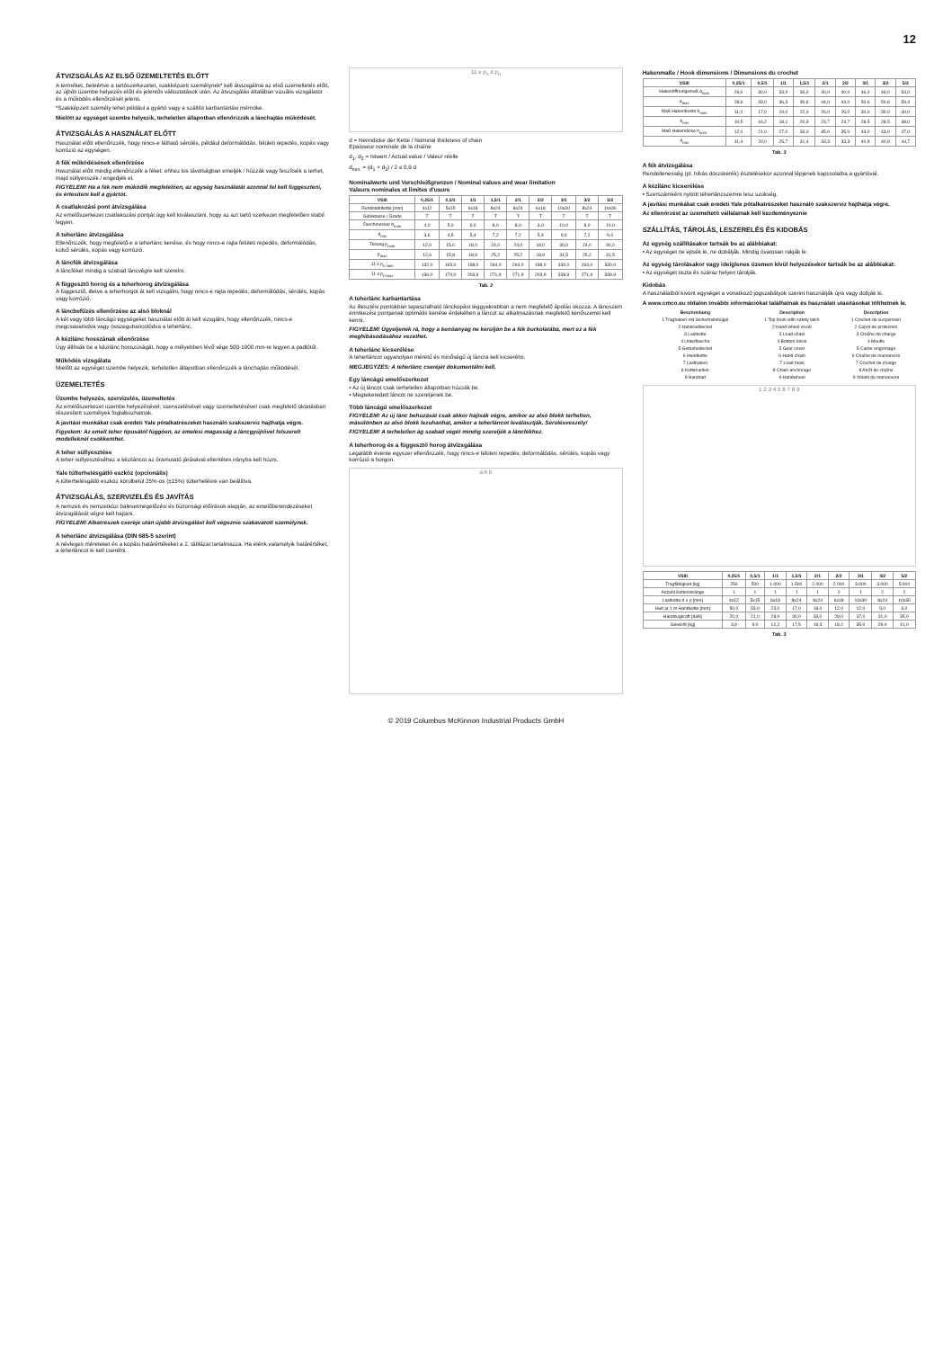12
ÁTVIZSGÁLÁS AZ ELSŐ ÜZEMELTETÉS ELŐTT
A terméket, beleértve a tartószerkezetet, szakképzett személynek* kell átvizsgálnia az első üzemeltetés előtt, az újbóli üzembe helyezés előtt és jelentős változtatások után. Az átvizsgálás általában vizuális vizsgálatot és a működés ellenőrzését jelenti.
*Szakképzett személy lehet például a gyártó vagy a szállító karbantartási mérnöke.
Mielőtt az egységet üzembe helyezik, terheletlen állapotban ellenőrizzék a lánchajtás működését.
ÁTVIZSGÁLÁS A HASZNÁLAT ELŐTT
Használat előtt ellenőrizzék, hogy nincs-e látható sérülés, például deformálódás, felületi repedés, kopás vagy korrózió az egységen.
A fék működésének ellenőrzése
Használat előtt mindig ellenőrizzék a féket: ehhez kis távolságban emeljék / húzzák vagy feszítsék a terhet, majd süllyesszék / engedjék el.
FIGYELEM! Ha a fék nem működik megfelelően, az egység használatát azonnal fel kell függeszteni, és értesíteni kell a gyártót.
A csatlakozási pont átvizsgálása
Az emelőszerkezet csatlakozási pontját úgy kell kiválasztani, hogy az azt tartó szerkezet megfelelően stabil legyen.
A teherlánc átvizsgálása
Ellenőrizzék, hogy megfelelő-e a teherlánc kenése, és hogy nincs-e rajta felületi repedés, deformálódás, külső sérülés, kopás vagy korrózió.
A láncfék átvizsgálása
A láncféket mindig a szabad láncvégre kell szerelni.
A függesztő horog és a teherhorog átvizsgálása
A függesztő, illetve a teherhorgot át kell vizsgálni, hogy nincs-e rajta repedés, deformálódás, sérülés, kopás vagy korrózió.
A láncbefűzés ellenőrzése az alsó bloknál
A két vagy több láncágú egységeket használat előtt át kell vizsgálni, hogy ellenőrizzék, nincs-e megcsavarodva vagy összegubancolódva a teherlánc.
A kézilánc hosszának ellenőrzése
Úgy állítsák be a kézilánc hosszúságát, hogy a mélyebben lévő vége 500-1000 mm-re legyen a padlótól.
Működés vizsgálata
Mielőtt az egységet üzembe helyezik, terheletlen állapotban ellenőrizzék a lánchajtás működését.
ÜZEMELTETÉS
Üzembe helyezés, szervizelés, üzemeltetés
Az emelőszerkezet üzembe helyezésével, szervizelésével vagy üzemeltetésével csak megfelelő oktatásban részesített személyek foglalkozhatnak.
A javítási munkákat csak eredeti Yale pótalkatrészeket használó szakszerviz hajthatja végre.
Figyelem: Az emelt teher típusától függően, az emelési magasság a láncgyűjtővel felszerelt modelleknél csökkenthet.
A teher süllyesztése
A teher süllyesztéséhez a kéziláncot az óramutató járásával ellentétes irányba kell húzni.
Yale túlterhelésgátló eszköz (opcionális)
A túlterhelésgátló eszköz körülbelül 25%-os (±15%) túlterhelésre van beállítva.
ÁTVIZSGÁLÁS, SZERVIZELÉS ÉS JAVÍTÁS
A nemzeti és nemzetközi balesetmegelőzési és biztonsági előírások alapján, az emelőberendezéseket átvizsgálását végre kell hajtani.
FIGYELEM! Alkatrészek cseréje után újabb átvizsgálást kell végeznie szakavatott személynek.
A teherlánc átvizsgálása (DIN 685-5 szerint)
A névleges méreteket és a kopási határértékeket a 2. táblázat tartalmazza. Ha elérik valamelyik határértéket, a teherláncot ki kell cserélni.
11 x p<sub>n</sub> d p<sub>n</sub>
d = Nenndicke der Kette / Nominal thickness of chain
Epaisseur nominale de la chaîne
d<sub>1</sub>, d<sub>2</sub> = Istwert / Actual value / Valeur réelle
d<sub>min.</sub> = (d<sub>1</sub> + d<sub>2</sub>) / 2 ≤ 0,9 d
Nominalwerte und Verschleißgrenzen / Nominal values and wear limitation
Valeurs nominales et limites d'usure
| VSIII | 0,25/1 | 0,5/1 | 1/1 | 1,5/1 | 2/1 | 2/2 | 3/1 | 3/2 | 5/2 |
| --- | --- | --- | --- | --- | --- | --- | --- | --- | --- |
| Rundstahlkette [mm] | 4x12 | 5x15 | 6x18 | 8x24 | 8x24 | 6x18 | 10x30 | 8x24 | 10x30 |
| Güteklasse / Grade | T | T | T | T | T | T | T | T | T |
| Durchmesser d<sub>nom</sub> | 4,0 | 5,0 | 6,0 | 8,0 | 8,0 | 6,0 | 10,0 | 8,0 | 10,0 |
| d<sub>min</sub> | 3,6 | 4,5 | 5,4 | 7,2 | 7,2 | 5,4 | 9,0 | 7,2 | 9,0 |
| Teilung p<sub>nom</sub> | 12,0 | 15,0 | 18,0 | 24,0 | 24,0 | 18,0 | 30,0 | 24,0 | 30,0 |
| p<sub>max</sub> | 12,6 | 15,8 | 18,9 | 25,2 | 25,2 | 18,9 | 31,5 | 25,2 | 31,5 |
| 11 x p<sub>n nom</sub> | 132,0 | 165,0 | 198,0 | 264,0 | 264,0 | 198,0 | 330,0 | 264,0 | 330,0 |
| 11 x p<sub>n max</sub> | 136,0 | 170,0 | 203,9 | 271,9 | 271,9 | 203,9 | 339,9 | 271,9 | 339,9 |
Tab. 2
A teherlánc karbantartása
Az illesztési pontokban tapasztalható lánckopást leggyakrabban a nem megfelelő ápolás okozza. A láncszem érintkezési pontjainak optimális kenése érdekében a láncot az alkalmazásnak megfelelő kenőszerrel kell kenni.
FIGYELEM! Ügyeljenek rá, hogy a kenőanyag ne kerüljön be a fék burkolatába, mert ez a fék meghibásodásához vezethet.
A teherlánc kicserélése
A teherláncot ugyanolyan méretű és minőségű új láncra kell kicserélni.
MEGJEGYZÉS: A teherlánc cseréjét dokumentálni kell.
Egy láncágú emelőszerkezet
• Az új láncot csak terheletlen állapotban húzzák be.
• Megtekeredett láncot ne szereljenek be.
Több láncágú emelőszerkezet
FIGYELEM! Az új lánc behúzását csak akkor hajtsák végre, amikor az alsó blokk terhelten, másülönben az alsó blokk lezuhanhat, amikor a teherláncot leválasztják. Sérülésveszély!
FIGYELEM! A terheletlen ág szabad végét mindig szereljék a láncfékhez.
A teherhorog és a függesztő horog átvizsgálása
Legalább évente egyszer ellenőrizzék, hogy nincs-e felületi repedés, deformálódás, sérülés, kopás vagy korrózió a horgon.
a h b
Hakenmaße / Hook dimensions / Dimensions du crochet
| VSIII | 0,25/1 | 0,5/1 | 1/1 | 1,5/1 | 2/1 | 2/2 | 3/1 | 3/2 | 5/2 |
| --- | --- | --- | --- | --- | --- | --- | --- | --- | --- |
| Hakenöffnungsmaß a<sub>nom</sub> | 26,0 | 30,0 | 33,0 | 36,0 | 40,0 | 40,0 | 46,0 | 46,0 | 54,0 |
| a<sub>max</sub> | 28,6 | 33,0 | 36,3 | 39,6 | 44,0 | 44,0 | 50,6 | 50,6 | 59,4 |
| Maß Hakenbreite b<sub>nom</sub> | 11,0 | 17,0 | 19,0 | 22,0 | 26,0 | 26,0 | 30,0 | 30,0 | 40,0 |
| b<sub>min</sub> | 10,5 | 16,2 | 18,1 | 20,9 | 24,7 | 24,7 | 28,5 | 28,5 | 38,0 |
| Maß Hakendicke h<sub>nom</sub> | 12,0 | 21,0 | 27,0 | 33,0 | 35,0 | 35,0 | 43,0 | 43,0 | 47,0 |
| h<sub>min</sub> | 11,4 | 20,0 | 25,7 | 31,4 | 33,3 | 33,3 | 40,9 | 40,9 | 44,7 |
Tab. 3
A fék átvizsgálása
Rendellenesség (pl. hibás dörzskerék) észlelésekor azonnal lépjenek kapcsolatba a gyártóval.
A kézilánc kicserélése
• Szerszámként nyitott teherláncszemre lesz szükség.
A javítási munkákat csak eredeti Yale pótalkatrészeket használó szakszerviz hajthatja végre.
Az ellenőrzést az üzemeltető vállalatnak kell kezdeményeznie
SZÁLLÍTÁS, TÁROLÁS, LESZERELÉS ÉS KIDOBÁS
Az egység szállításakor tartsák be az alábbiakat:
• Az egységet ne ejtsék le, ne dobálják. Mindig óvatosan rakják le.
Az egység tárolásakor vagy ideiglenes üzemen kívül helyezésekor tartsák be az alábbiakat:
• Az egységet tiszta és száraz helyen tárolják.
Kidobás
A használatból kivont egységet a vonatkozó jogszabályok szerint használják újra vagy dobják ki.
A www.cmco.eu oldalon további információkat találhatnak és használati utasításokat tölthetnek le.
| Beschreibung | Description | Description |
| --- | --- | --- |
| 1 Traghaken mit Sicherheitsbügel | 1 Top hook with safety latch | 1 Crochet de suspension |
| 2 Handraddeckel | 2 Hand wheel cover | 2 Capot de protection |
| 3 Lastkette | 3 Load chain | 3 Chaîne de charge |
| 4 Unterflasche | 4 Bottom block | 4 Moufle |
| 5 Getriebedeckel | 5 Gear cover | 5 Carter engrenage |
| 6 Handkette | 6 Hand chain | 6 Chaîne de manoeuvre |
| 7 Lasthaken | 7 Load hook | 7 Crochet de charge |
| 8 Kettenanker | 8 Chain anchorage | 8 Arrêt de chaîne |
| 9 Handrad | 9 Handwheel | 9 Volant de manoeuvre |
1 2 3 4 5 6 7 8 9
| VSIII | 0,25/1 | 0,5/1 | 1/1 | 1,5/1 | 2/1 | 2/2 | 3/1 | 3/2 | 5/2 |
| --- | --- | --- | --- | --- | --- | --- | --- | --- | --- |
| Tragfähigkeit [kg] | 250 | 500 | 1.000 | 1.500 | 2.000 | 2.000 | 3.000 | 3.000 | 5.000 |
| Anzahl Kettenstränge | 1 | 1 | 1 | 1 | 1 | 2 | 1 | 2 | 2 |
| Lastkette d x p [mm] | 4x12 | 5x15 | 6x18 | 8x24 | 8x24 | 6x18 | 10x30 | 8x24 | 10x30 |
| Hub je 1 m Handkette [mm] | 50,0 | 33,0 | 23,0 | 17,0 | 18,0 | 12,0 | 12,0 | 9,0 | 6,0 |
| Handzugkraft [daN] | 20,0 | 21,0 | 28,0 | 30,0 | 33,0 | 29,0 | 37,0 | 31,0 | 35,0 |
| Gewicht [kg] | 3,9 | 9,0 | 12,2 | 17,5 | 19,3 | 18,2 | 35,0 | 29,0 | 41,0 |
Tab. 3
© 2019 Columbus McKinnon Industrial Products GmbH